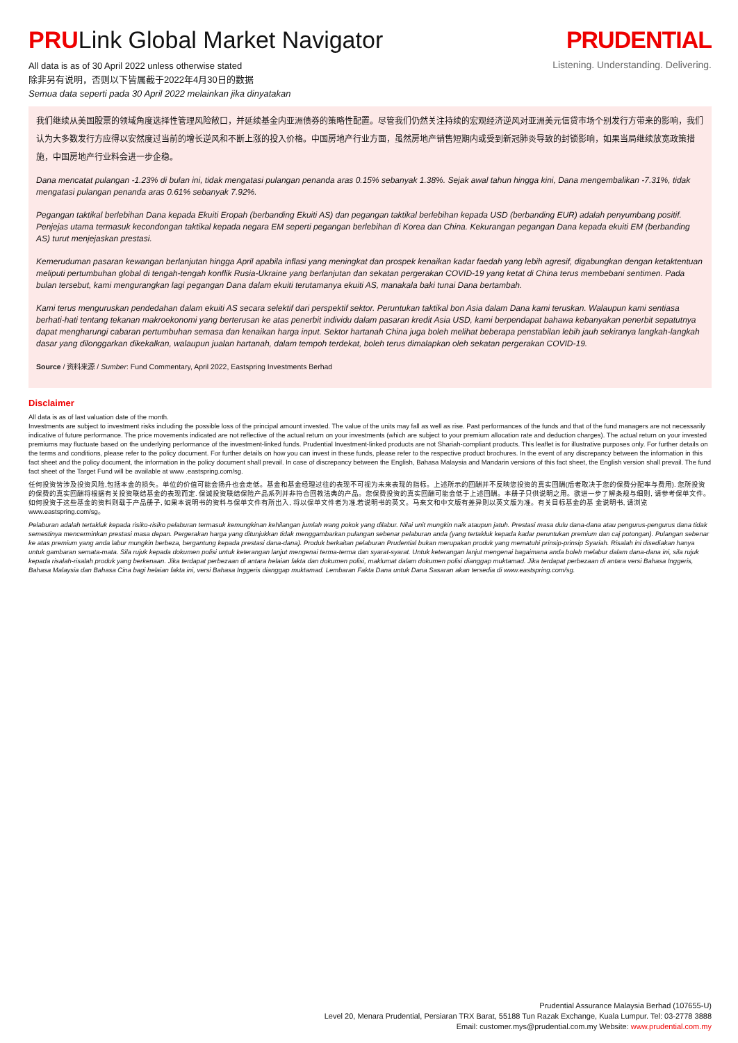PRULink Global Market Navigator
All data is as of 30 April 2022 unless otherwise stated
除非另有说明，否则以下皆属截于2022年4月30日的数据
Semua data seperti pada 30 April 2022 melainkan jika dinyatakan
PRUDENTIAL
Listening. Understanding. Delivering.
我们继续从美国股票的领域角度选择性管理风险敞口，并延续基金内亚洲债券的策略性配置。尽管我们仍然关注持续的宏观经济逆风对亚洲美元信贷市场个别发行方带来的影响，我们认为大多数发行方应得以安然度过当前的增长逆风和不断上涨的投入价格。中国房地产行业方面，虽然房地产销售短期内或受到新冠肺炎导致的封锁影响，如果当局继续放宽政策措施，中国房地产行业料会进一步企稳。
Dana mencatat pulangan -1.23% di bulan ini, tidak mengatasi pulangan penanda aras 0.15% sebanyak 1.38%. Sejak awal tahun hingga kini, Dana mengembalikan -7.31%, tidak mengatasi pulangan penanda aras 0.61% sebanyak 7.92%.
Pegangan taktikal berlebihan Dana kepada Ekuiti Eropah (berbanding Ekuiti AS) dan pegangan taktikal berlebihan kepada USD (berbanding EUR) adalah penyumbang positif. Penjejas utama termasuk kecondongan taktikal kepada negara EM seperti pegangan berlebihan di Korea dan China. Kekurangan pegangan Dana kepada ekuiti EM (berbanding AS) turut menjejaskan prestasi.
Kemeruduman pasaran kewangan berlanjutan hingga April apabila inflasi yang meningkat dan prospek kenaikan kadar faedah yang lebih agresif, digabungkan dengan ketaktentuan meliputi pertumbuhan global di tengah-tengah konflik Rusia-Ukraine yang berlanjutan dan sekatan pergerakan COVID-19 yang ketat di China terus membebani sentimen. Pada bulan tersebut, kami mengurangkan lagi pegangan Dana dalam ekuiti terutamanya ekuiti AS, manakala baki tunai Dana bertambah.
Kami terus menguruskan pendedahan dalam ekuiti AS secara selektif dari perspektif sektor. Peruntukan taktikal bon Asia dalam Dana kami teruskan. Walaupun kami sentiasa berhati-hati tentang tekanan makroekonomi yang berterusan ke atas penerbit individu dalam pasaran kredit Asia USD, kami berpendapat bahawa kebanyakan penerbit sepatutnya dapat mengharungi cabaran pertumbuhan semasa dan kenaikan harga input. Sektor hartanah China juga boleh melihat beberapa penstabilan lebih jauh sekiranya langkah-langkah dasar yang dilonggarkan dikekalkan, walaupun jualan hartanah, dalam tempoh terdekat, boleh terus dimalapkan oleh sekatan pergerakan COVID-19.
Source / 资料来源 / Sumber: Fund Commentary, April 2022, Eastspring Investments Berhad
Disclaimer
All data is as of last valuation date of the month.
Investments are subject to investment risks including the possible loss of the principal amount invested. The value of the units may fall as well as rise. Past performances of the funds and that of the fund managers are not necessarily indicative of future performance. The price movements indicated are not reflective of the actual return on your investments (which are subject to your premium allocation rate and deduction charges). The actual return on your invested premiums may fluctuate based on the underlying performance of the investment-linked funds. Prudential Investment-linked products are not Shariah-compliant products. This leaflet is for illustrative purposes only. For further details on the terms and conditions, please refer to the policy document. For further details on how you can invest in these funds, please refer to the respective product brochures. In the event of any discrepancy between the information in this fact sheet and the policy document, the information in the policy document shall prevail. In case of discrepancy between the English, Bahasa Malaysia and Mandarin versions of this fact sheet, the English version shall prevail. The fund fact sheet of the Target Fund will be available at www .eastspring.com/sg.
任何投资皆涉及投资风险,包括本金的损失。单位的价值可能会扬升也会走低。基金和基金经理过往的表现不可视为未来表现的指标。上述所示的回酬并不反映您投资的真实回酬(后者取决于您的保费分配率与费用). 您所投资的保费的真实回酬将根据有关投资联结基金的表现而定. 保诚投资联结保险产品系列并非符合回教法典的产品。您保费投资的真实回酬可能会低于上述回酬。本册子只供说明之用。欲进一步了解条规与细则, 请参考保单文件。如何投资于这些基金的资料则载于产品册子, 如果本说明书的资料与保单文件有所出入, 将以保单文件者为准.若说明书的英文。马来文和中文版有差异则以英文版为准。有关目标基金的基 金说明书, 请浏览 www.eastspring.com/sg。
Pelaburan adalah tertakluk kepada risiko-risiko pelaburan termasuk kemungkinan kehilangan jumlah wang pokok yang dilabur. Nilai unit mungkin naik ataupun jatuh. Prestasi masa dulu dana-dana atau pengurus-pengurus dana tidak semestinya mencerminkan prestasi masa depan. Pergerakan harga yang ditunjukkan tidak menggambarkan pulangan sebenar pelaburan anda (yang tertakluk kepada kadar peruntukan premium dan caj potongan). Pulangan sebenar ke atas premium yang anda labur mungkin berbeza, bergantung kepada prestasi dana-dana). Produk berkaitan pelaburan Prudential bukan merupakan produk yang mematuhi prinsip-prinsip Syariah. Risalah ini disediakan hanya untuk gambaran semata-mata. Sila rujuk kepada dokumen polisi untuk keterangan lanjut mengenai terma-terma dan syarat-syarat. Untuk keterangan lanjut mengenai bagaimana anda boleh melabur dalam dana-dana ini, sila rujuk kepada risalah-risalah produk yang berkenaan. Jika terdapat perbezaan di antara helaian fakta dan dokumen polisi, maklumat dalam dokumen polisi dianggap muktamad. Jika terdapat perbezaan di antara versi Bahasa Inggeris, Bahasa Malaysia dan Bahasa Cina bagi helaian fakta ini, versi Bahasa Inggeris dianggap muktamad. Lembaran Fakta Dana untuk Dana Sasaran akan tersedia di www.eastspring.com/sg.
Prudential Assurance Malaysia Berhad (107655-U)
Level 20, Menara Prudential, Persiaran TRX Barat, 55188 Tun Razak Exchange, Kuala Lumpur. Tel: 03-2778 3888
Email: customer.mys@prudential.com.my Website: www.prudential.com.my